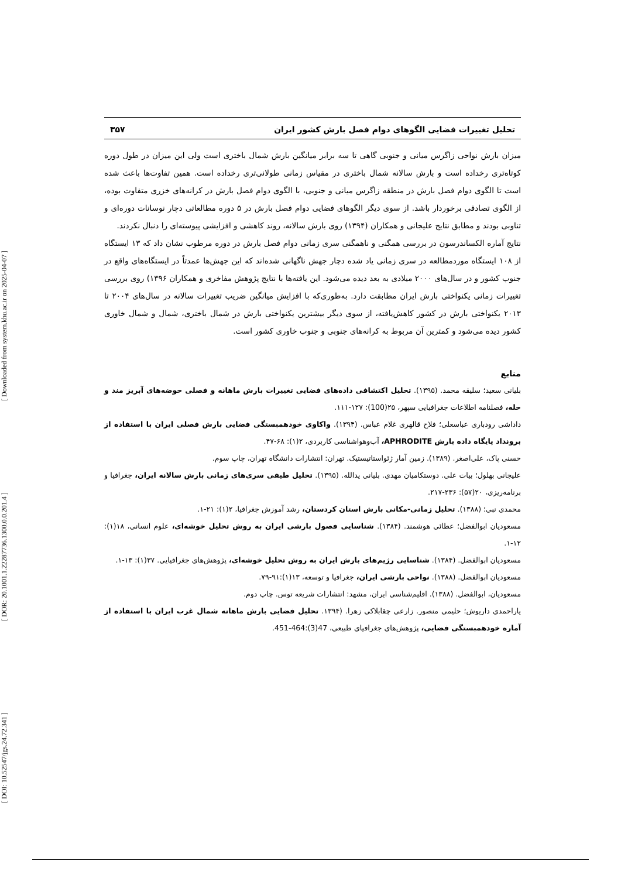[ DOI: 10.52547/jgs.24.72.341 ] [ DOR: 20.1001.1.22287736.1300.0.0.201.4 ] [ Downloaded from system.khu.ac.ir on 2025-04-07 ]
تحلیل تغییرات فضایی الگوهای دوام فصل بارش کشور ایران ۳۵۷
میزان بارش نواحی زاگرس میانی و جنوبی گاهی تا سه برابر میانگین بارش شمال باختری است ولی این میزان در طول دوره کوتاه‌تری رخداده است و بارش سالانه شمال باختری در مقیاس زمانی طولانی‌تری رخداده است. همین تفاوت‌ها باعث شده است تا الگوی دوام فصل بارش در منطقه زاگرس میانی و جنوبی، با الگوی دوام فصل بارش در کرانه‌های خزری متفاوت بوده، از الگوی تصادفی برخوردار باشد. از سوی دیگر الگوهای فضایی دوام فصل بارش در ۵ دوره مطالعاتی دچار نوسانات دوره‌ای و تناوبی بودند و مطابق نتایج علیجانی و همکاران (۱۳۹۴) روی بارش سالانه، روند کاهشی و افزایشی پیوسته‌ای را دنبال نکردند.
نتایج آماره الکساندرسون در بررسی همگنی و ناهمگنی سری زمانی دوام فصل بارش در دوره مرطوب نشان داد که ۱۳ ایستگاه از ۱۰۸ ایستگاه موردمطالعه در سری زمانی یاد شده دچار جهش ناگهانی شده‌اند که این جهش‌ها عمدتاً در ایستگاه‌های واقع در جنوب کشور و در سال‌های ۲۰۰۰ میلادی به بعد دیده می‌شود. این یافته‌ها با نتایج پژوهش مفاخری و همکاران ۱۳۹۶) روی بررسی تغییرات زمانی یکنواختی بارش ایران مطابقت دارد. به‌طوری‌که با افزایش میانگین ضریب تغییرات سالانه در سال‌های ۲۰۰۴ تا ۲۰۱۳ یکنواختی بارش در کشور کاهش‌یافته، از سوی دیگر بیشترین یکنواختی بارش در شمال باختری، شمال و شمال خاوری کشور دیده می‌شود و کمترین آن مربوط به کرانه‌های جنوبی و جنوب خاوری کشور است.
منابع
بلیانی سعید؛ سلیقه محمد. (۱۳۹۵). تحلیل اکتشافی داده‌های فضایی تغییرات بارش ماهانه و فصلی حوضه‌های آبریز مند و حله، فصلنامه اطلاعات جغرافیایی سپهر، ۲۵(100): ۱۲۷-۱۱۱.
داداشی رودباری عباسعلی؛ فلاح قالهری غلام عباس. (۱۳۹۴). واکاوی خودهمبستگی فضایی بارش فصلی ایران با استفاده از برونداد پایگاه داده بارش APHRODITE، آب‌وهواشناسی کاربردی، ۲(۱): ۶۸-۴۷.
حسنی پاک، علی‌اصغر. (۱۳۸۹). زمین آمار ژئواستاتیستیک. تهران: انتشارات دانشگاه تهران، چاپ سوم.
علیجانی بهلول؛ بیات علی. دوستکامیان مهدی. بلیانی یدالله. (۱۳۹۵). تحلیل طیفی سری‌های زمانی بارش سالانه ایران، جغرافیا و برنامه‌ریزی، ۲۰(۵۷): ۲۳۶-۲۱۷.
محمدی نبی؛ (۱۳۸۸). تحلیل زمانی-مکانی بارش استان کردستان، رشد آموزش جغرافیا، ۲(۱): ۲۱-۱.
مسعودیان ابوالفضل؛ عطائی هوشمند. (۱۳۸۴). شناسایی فصول بارشی ایران به روش تحلیل خوشه‌ای، علوم انسانی، ۱۸(۱): ۱۲-۱.
مسعودیان ابوالفضل. (۱۳۸۴). شناسایی رژیم‌های بارش ایران به روش تحلیل خوشه‌ای، پژوهش‌های جغرافیایی. ۳۷(۱): ۱۳-۱.
مسعودیان ابوالفضل. (۱۳۸۸). نواحی بارشی ایران، جغرافیا و توسعه، ۱۳(۱):۹۱-۷۹.
مسعودیان، ابوالفضل. (۱۳۸۸). اقلیم‌شناسی ایران، مشهد: انتشارات شریعه توس. چاپ دوم.
یاراحمدی داریوش؛ حلیمی منصور. زارعی چقابلاکی زهرا. (۱۳۹۴. تحلیل فضایی بارش ماهانه شمال غرب ایران با استفاده از آماره خودهمبستگی فضایی، پژوهش‌های جغرافیای طبیعی، 47(3):464-451.